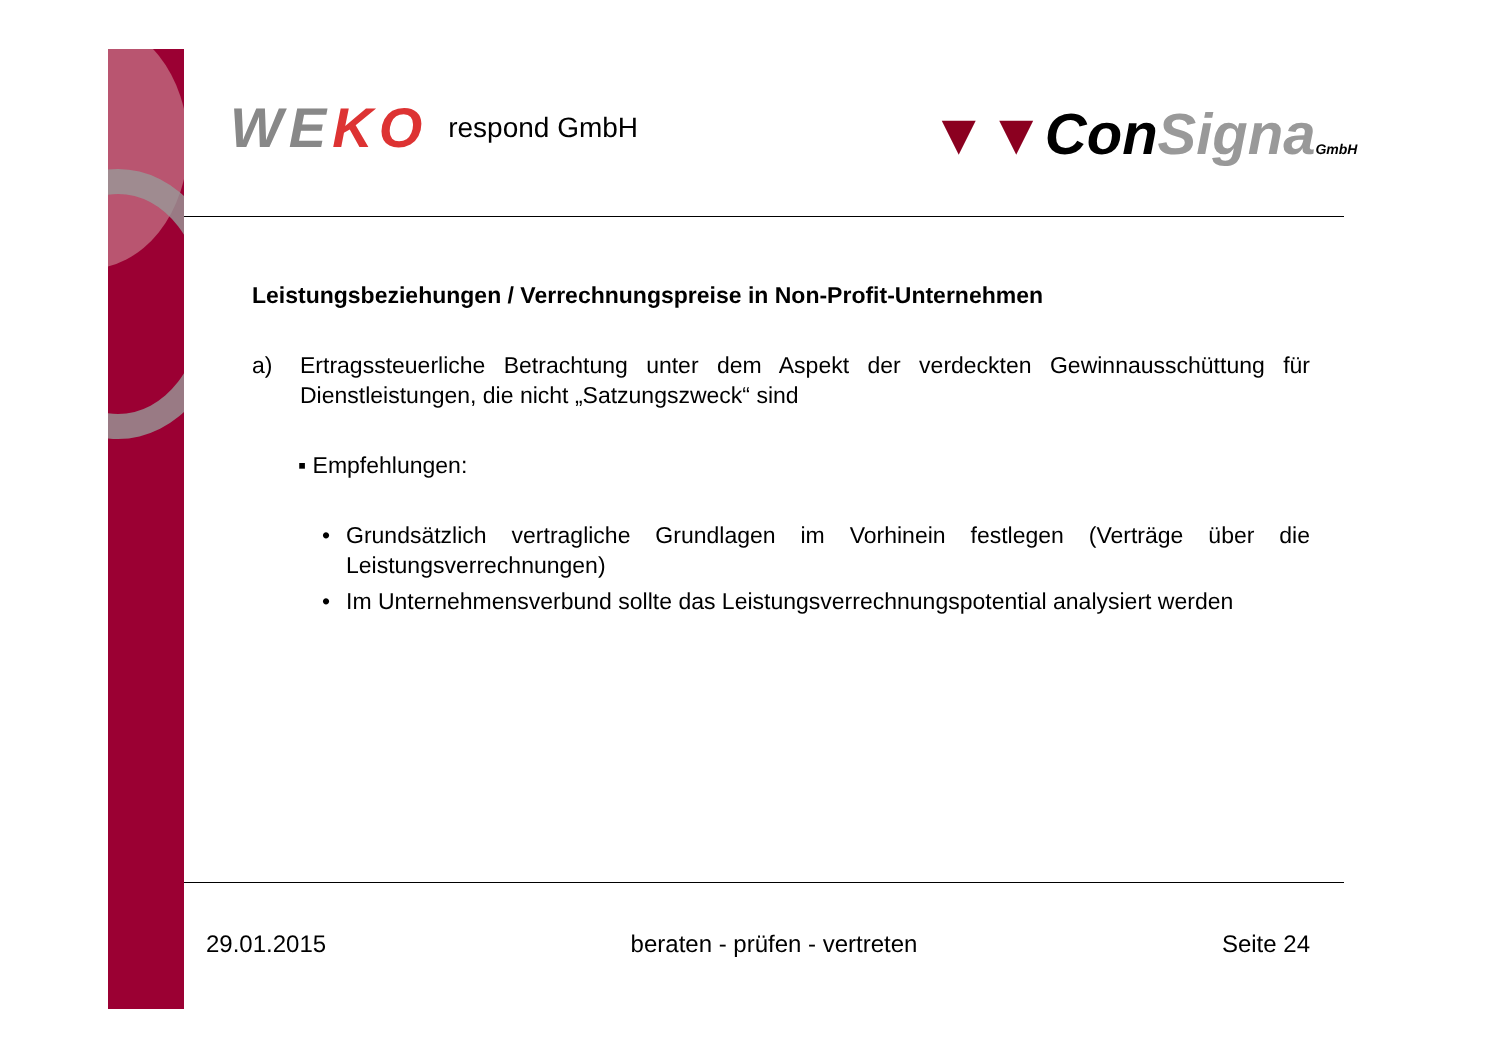WEKO
respond GmbH
▼▼ConSigna GmbH
Leistungsbeziehungen / Verrechnungspreise in Non-Profit-Unternehmen
a) Ertragssteuerliche Betrachtung unter dem Aspekt der verdeckten Gewinnausschüttung für Dienstleistungen, die nicht „Satzungszweck“ sind
▪ Empfehlungen:
• Grundsätzlich vertragliche Grundlagen im Vorhinein festlegen (Verträge über die Leistungsverrechnungen)
• Im Unternehmensverbund sollte das Leistungsverrechnungspotential analysiert werden
29.01.2015 beraten - prüfen - vertreten Seite 24